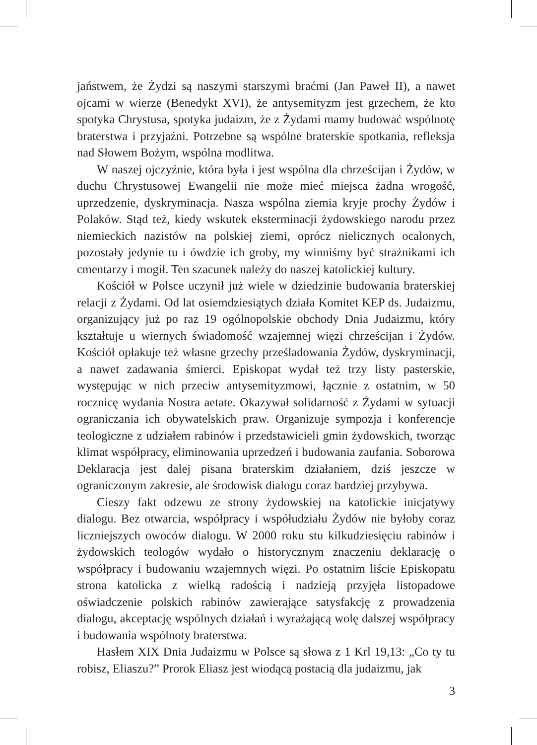jaństwem, że Żydzi są naszymi starszymi braćmi (Jan Paweł II), a nawet ojcami w wierze (Benedykt XVI), że antysemityzm jest grzechem, że kto spotyka Chrystusa, spotyka judaizm, że z Żydami mamy budować wspólnotę braterstwa i przyjaźni. Potrzebne są wspólne braterskie spotkania, refleksja nad Słowem Bożym, wspólna modlitwa.
W naszej ojczyźnie, która była i jest wspólna dla chrześcijan i Żydów, w duchu Chrystusowej Ewangelii nie może mieć miejsca żadna wrogość, uprzedzenie, dyskryminacja. Nasza wspólna ziemia kryje prochy Żydów i Polaków. Stąd też, kiedy wskutek eksterminacji żydowskiego narodu przez niemieckich nazistów na polskiej ziemi, oprócz nielicznych ocalonych, pozostały jedynie tu i ówdzie ich groby, my winniśmy być strażnikami ich cmentarzy i mogił. Ten szacunek należy do naszej katolickiej kultury.
Kościół w Polsce uczynił już wiele w dziedzinie budowania braterskiej relacji z Żydami. Od lat osiemdziesiątych działa Komitet KEP ds. Judaizmu, organizujący już po raz 19 ogólnopolskie obchody Dnia Judaizmu, który kształtuje u wiernych świadomość wzajemnej więzi chrześcijan i Żydów. Kościół opłakuje też własne grzechy prześladowania Żydów, dyskryminacji, a nawet zadawania śmierci. Episkopat wydał też trzy listy pasterskie, występując w nich przeciw antysemityzmowi, łącznie z ostatnim, w 50 rocznicę wydania Nostra aetate. Okazywał solidarność z Żydami w sytuacji ograniczania ich obywatelskich praw. Organizuje sympozja i konferencje teologiczne z udziałem rabinów i przedstawicieli gmin żydowskich, tworząc klimat współpracy, eliminowania uprzedzeń i budowania zaufania. Soborowa Deklaracja jest dalej pisana braterskim działaniem, dziś jeszcze w ograniczonym zakresie, ale środowisk dialogu coraz bardziej przybywa.
Cieszy fakt odzewu ze strony żydowskiej na katolickie inicjatywy dialogu. Bez otwarcia, współpracy i współudziału Żydów nie byłoby coraz liczniejszych owoców dialogu. W 2000 roku stu kilkudziesięciu rabinów i żydowskich teologów wydało o historycznym znaczeniu deklarację o współpracy i budowaniu wzajemnych więzi. Po ostatnim liście Episkopatu strona katolicka z wielką radością i nadzieją przyjęła listopadowe oświadczenie polskich rabinów zawierające satysfakcję z prowadzenia dialogu, akceptację wspólnych działań i wyrażającą wolę dalszej współpracy i budowania wspólnoty braterstwa.
Hasłem XIX Dnia Judaizmu w Polsce są słowa z 1 Krl 19,13: „Co ty tu robisz, Eliaszu?” Prorok Eliasz jest wiodącą postacią dla judaizmu, jak
3